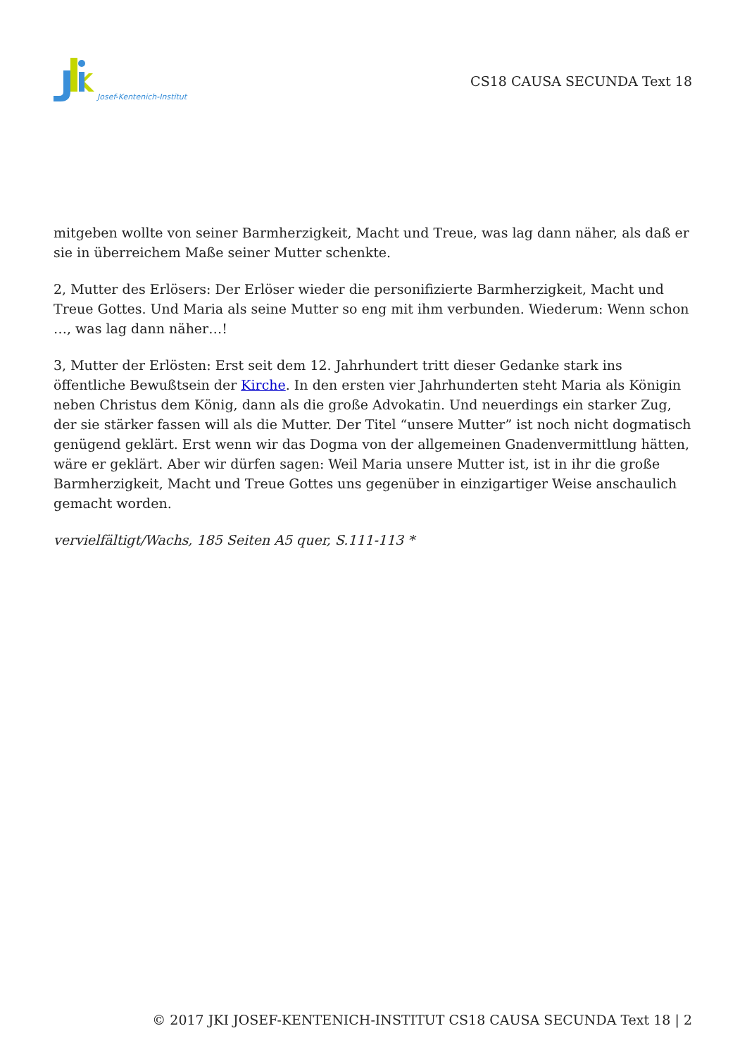Josef-Kentenich-Institut
CS18 CAUSA SECUNDA Text 18
mitgeben wollte von seiner Barmherzigkeit, Macht und Treue, was lag dann näher, als daß er sie in überreichem Maße seiner Mutter schenkte.
2, Mutter des Erlösers: Der Erlöser wieder die personifizierte Barmherzigkeit, Macht und Treue Gottes. Und Maria als seine Mutter so eng mit ihm verbunden. Wiederum: Wenn schon …, was lag dann näher…!
3, Mutter der Erlösten: Erst seit dem 12. Jahrhundert tritt dieser Gedanke stark ins öffentliche Bewußtsein der Kirche. In den ersten vier Jahrhunderten steht Maria als Königin neben Christus dem König, dann als die große Advokatin. Und neuerdings ein starker Zug, der sie stärker fassen will als die Mutter. Der Titel “unsere Mutter” ist noch nicht dogmatisch genügend geklärt. Erst wenn wir das Dogma von der allgemeinen Gnadenvermittlung hätten, wäre er geklärt. Aber wir dürfen sagen: Weil Maria unsere Mutter ist, ist in ihr die große Barmherzigkeit, Macht und Treue Gottes uns gegenüber in einzigartiger Weise anschaulich gemacht worden.
vervielfältigt/Wachs, 185 Seiten A5 quer, S.111-113 *
© 2017 JKI JOSEF-KENTENICH-INSTITUT CS18 CAUSA SECUNDA Text 18 | 2